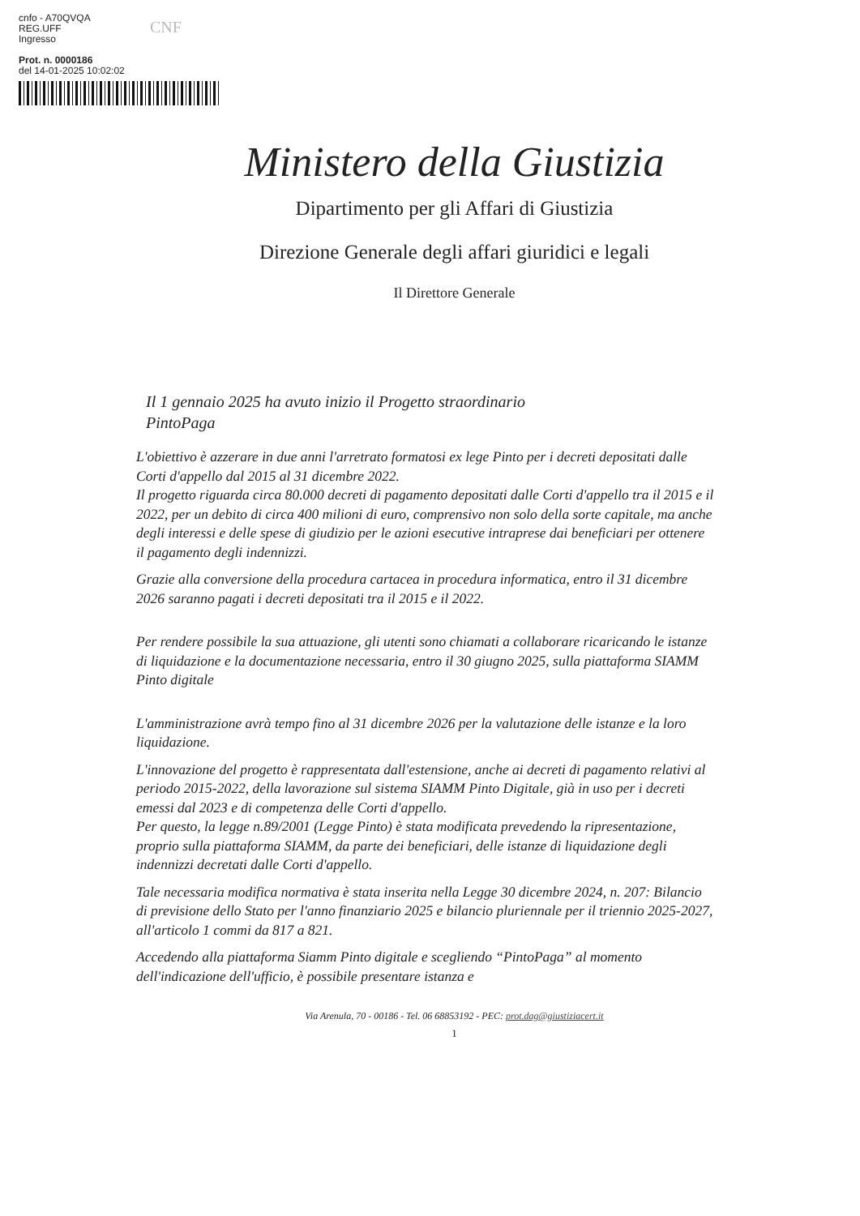cnfo - A70QVQA
REG.UFF
Ingresso
Prot. n. 0000186
del 14-01-2025 10:02:02
CNF
Ministero della Giustizia
Dipartimento per gli Affari di Giustizia
Direzione Generale degli affari giuridici e legali
Il Direttore Generale
Il 1 gennaio 2025 ha avuto inizio il Progetto straordinario
PintoPaga
L'obiettivo è azzerare in due anni l'arretrato formatosi ex lege Pinto per i decreti depositati dalle Corti d'appello dal 2015 al 31 dicembre 2022.
Il progetto riguarda circa 80.000 decreti di pagamento depositati dalle Corti d'appello tra il 2015 e il 2022, per un debito di circa 400 milioni di euro, comprensivo non solo della sorte capitale, ma anche degli interessi e delle spese di giudizio per le azioni esecutive intraprese dai beneficiari per ottenere il pagamento degli indennizzi.
Grazie alla conversione della procedura cartacea in procedura informatica, entro il 31 dicembre 2026 saranno pagati i decreti depositati tra il 2015 e il 2022.
Per rendere possibile la sua attuazione, gli utenti sono chiamati a collaborare ricaricando le istanze di liquidazione e la documentazione necessaria, entro il 30 giugno 2025, sulla piattaforma SIAMM Pinto digitale
L'amministrazione avrà tempo fino al 31 dicembre 2026 per la valutazione delle istanze e la loro liquidazione.
L'innovazione del progetto è rappresentata dall'estensione, anche ai decreti di pagamento relativi al periodo 2015-2022, della lavorazione sul sistema SIAMM Pinto Digitale, già in uso per i decreti emessi dal 2023 e di competenza delle Corti d'appello.
Per questo, la legge n.89/2001 (Legge Pinto) è stata modificata prevedendo la ripresentazione, proprio sulla piattaforma SIAMM, da parte dei beneficiari, delle istanze di liquidazione degli indennizzi decretati dalle Corti d'appello.
Tale necessaria modifica normativa è stata inserita nella Legge 30 dicembre 2024, n. 207: Bilancio di previsione dello Stato per l'anno finanziario 2025 e bilancio pluriennale per il triennio 2025-2027, all'articolo 1 commi da 817 a 821.
Accedendo alla piattaforma Siamm Pinto digitale e scegliendo “PintoPaga” al momento dell'indicazione dell'ufficio, è possibile presentare istanza e
Via Arenula, 70 - 00186 - Tel. 06 68853192 - PEC: prot.dag@giustiziacert.it
1